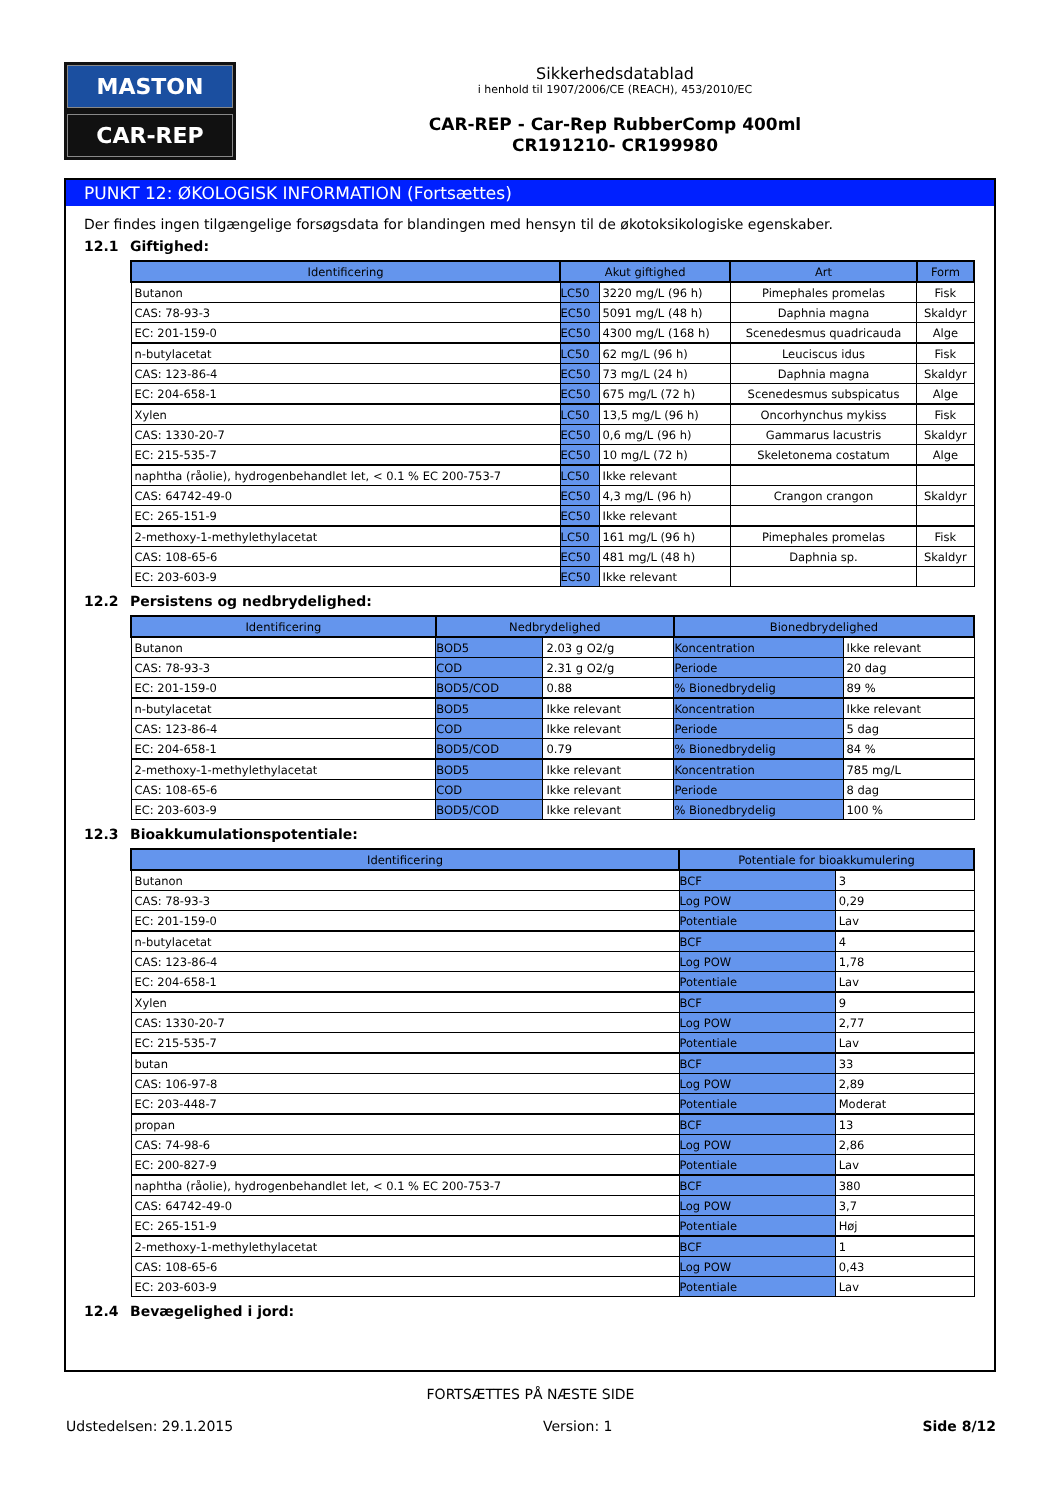MASTON
CAR-REP
Sikkerhedsdatablad
i henhold til 1907/2006/CE (REACH), 453/2010/EC
CAR-REP - Car-Rep RubberComp 400ml
CR191210- CR199980
PUNKT 12: ØKOLOGISK INFORMATION (Fortsættes)
Der findes ingen tilgængelige forsøgsdata for blandingen med hensyn til de økotoksikologiske egenskaber.
12.1 Giftighed:
| Identificering | Akut giftighed | | Art | Form |
| --- | --- | --- | --- | --- |
| Butanon | LC50 | 3220 mg/L (96 h) | Pimephales promelas | Fisk |
| CAS: 78-93-3 | EC50 | 5091 mg/L (48 h) | Daphnia magna | Skaldyr |
| EC: 201-159-0 | EC50 | 4300 mg/L (168 h) | Scenedesmus quadricauda | Alge |
| n-butylacetat | LC50 | 62 mg/L (96 h) | Leuciscus idus | Fisk |
| CAS: 123-86-4 | EC50 | 73 mg/L (24 h) | Daphnia magna | Skaldyr |
| EC: 204-658-1 | EC50 | 675 mg/L (72 h) | Scenedesmus subspicatus | Alge |
| Xylen | LC50 | 13,5 mg/L (96 h) | Oncorhynchus mykiss | Fisk |
| CAS: 1330-20-7 | EC50 | 0,6 mg/L (96 h) | Gammarus lacustris | Skaldyr |
| EC: 215-535-7 | EC50 | 10 mg/L (72 h) | Skeletonema costatum | Alge |
| naphtha (råolie), hydrogenbehandlet let, < 0.1 % EC 200-753-7 | LC50 | Ikke relevant | | |
| CAS: 64742-49-0 | EC50 | 4,3 mg/L (96 h) | Crangon crangon | Skaldyr |
| EC: 265-151-9 | EC50 | Ikke relevant | | |
| 2-methoxy-1-methylethylacetat | LC50 | 161 mg/L (96 h) | Pimephales promelas | Fisk |
| CAS: 108-65-6 | EC50 | 481 mg/L (48 h) | Daphnia sp. | Skaldyr |
| EC: 203-603-9 | EC50 | Ikke relevant | | |
12.2 Persistens og nedbrydelighed:
| Identificering | Nedbrydelighed | | Bionedbrydelighed | |
| --- | --- | --- | --- | --- |
| Butanon | BOD5 | 2.03 g O2/g | Koncentration | Ikke relevant |
| CAS: 78-93-3 | COD | 2.31 g O2/g | Periode | 20 dag |
| EC: 201-159-0 | BOD5/COD | 0.88 | % Bionedbrydelig | 89 % |
| n-butylacetat | BOD5 | Ikke relevant | Koncentration | Ikke relevant |
| CAS: 123-86-4 | COD | Ikke relevant | Periode | 5 dag |
| EC: 204-658-1 | BOD5/COD | 0.79 | % Bionedbrydelig | 84 % |
| 2-methoxy-1-methylethylacetat | BOD5 | Ikke relevant | Koncentration | 785 mg/L |
| CAS: 108-65-6 | COD | Ikke relevant | Periode | 8 dag |
| EC: 203-603-9 | BOD5/COD | Ikke relevant | % Bionedbrydelig | 100 % |
12.3 Bioakkumulationspotentiale:
| Identificering | Potentiale for bioakkumulering | |
| --- | --- | --- |
| Butanon | BCF | 3 |
| CAS: 78-93-3 | Log POW | 0,29 |
| EC: 201-159-0 | Potentiale | Lav |
| n-butylacetat | BCF | 4 |
| CAS: 123-86-4 | Log POW | 1,78 |
| EC: 204-658-1 | Potentiale | Lav |
| Xylen | BCF | 9 |
| CAS: 1330-20-7 | Log POW | 2,77 |
| EC: 215-535-7 | Potentiale | Lav |
| butan | BCF | 33 |
| CAS: 106-97-8 | Log POW | 2,89 |
| EC: 203-448-7 | Potentiale | Moderat |
| propan | BCF | 13 |
| CAS: 74-98-6 | Log POW | 2,86 |
| EC: 200-827-9 | Potentiale | Lav |
| naphtha (råolie), hydrogenbehandlet let, < 0.1 % EC 200-753-7 | BCF | 380 |
| CAS: 64742-49-0 | Log POW | 3,7 |
| EC: 265-151-9 | Potentiale | Høj |
| 2-methoxy-1-methylethylacetat | BCF | 1 |
| CAS: 108-65-6 | Log POW | 0,43 |
| EC: 203-603-9 | Potentiale | Lav |
12.4 Bevægelighed i jord:
FORTSÆTTES PÅ NÆSTE SIDE
Udstedelsen: 29.1.2015 Version: 1 Side 8/12